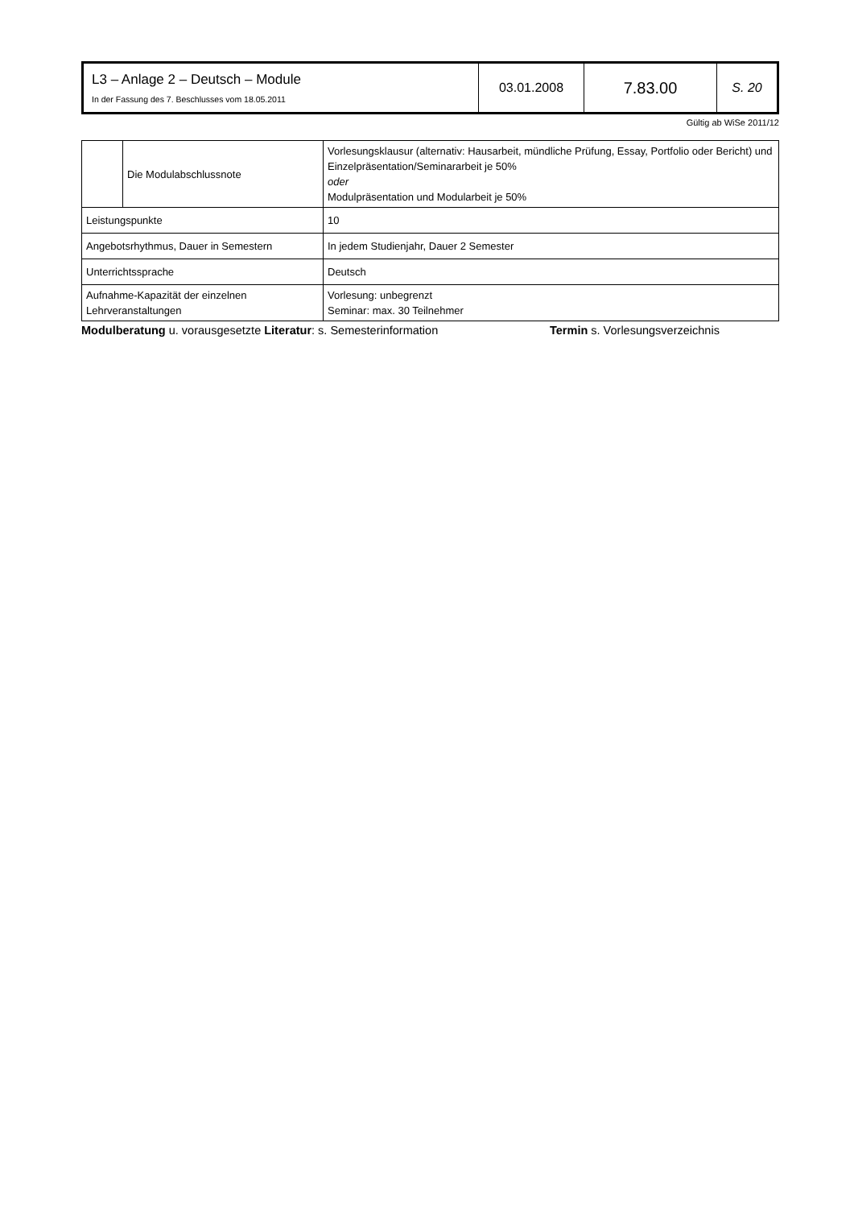| L3 – Anlage 2 – Deutsch – Module In der Fassung des 7. Beschlusses vom 18.05.2011 | 03.01.2008 | 7.83.00 | S. 20 |
Gültig ab WiSe 2011/12
| | Die Modulabschlussnote | Vorlesungsklausur (alternativ: Hausarbeit, mündliche Prüfung, Essay, Portfolio oder Bericht) und Einzelpräsentation/Seminararbeit je 50% oder Modulpräsentation und Modularbeit je 50% |
| Leistungspunkte | | 10 |
| Angebotsrhythmus, Dauer in Semestern | | In jedem Studienjahr, Dauer 2 Semester |
| Unterrichtssprache | | Deutsch |
| Aufnahme-Kapazität der einzelnen Lehrveranstaltungen | | Vorlesung: unbegrenzt Seminar: max. 30 Teilnehmer |
Modulberatung u. vorausgesetzte Literatur: s. Semesterinformation Termin s. Vorlesungsverzeichnis